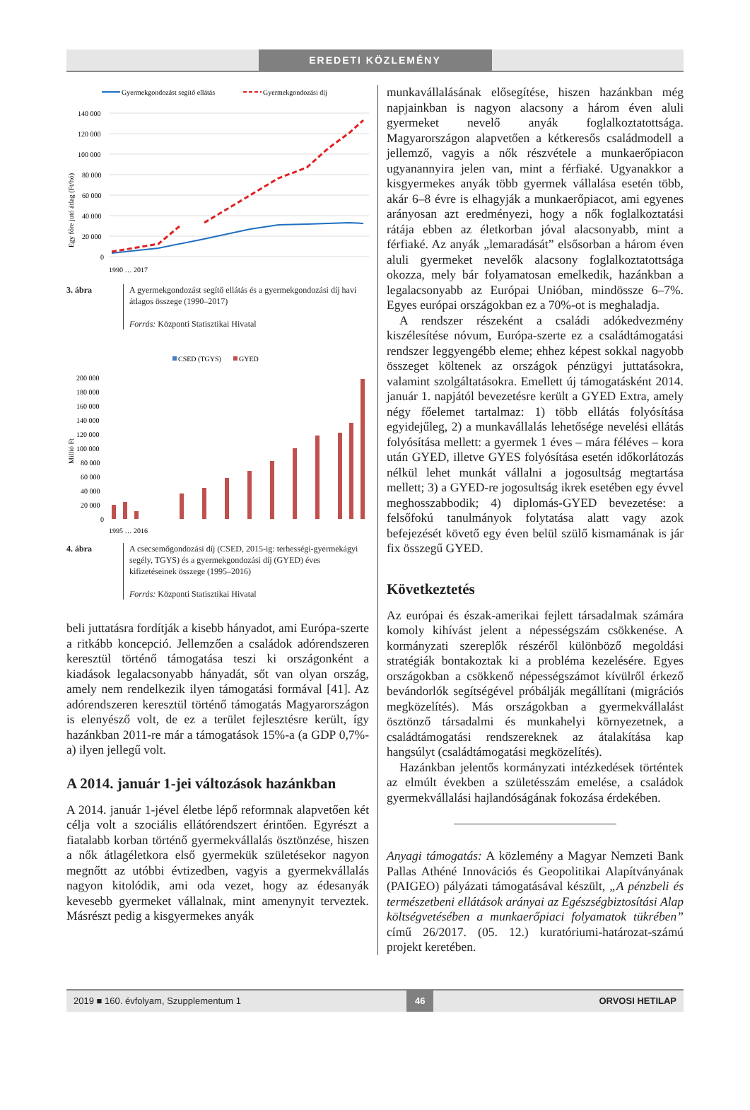EREDETI KÖZLEMÉNY
Gyermekgondozást segítő ellátás
Gyermekgondozási díj
140 000
120 000
100 000
80 000
60 000
40 000
20 000
0
Egy főre jutó átlag (Ft/hó)
1990 … 2017
3. ábra A gyermekgondozást segítő ellátás és a gyermekgondozási díj havi átlagos összege (1990–2017)
Forrás: Központi Statisztikai Hivatal
CSED (TGYS)
GYED
200 000
180 000
160 000
140 000
120 000
100 000
80 000
60 000
40 000
20 000
0
Millió Ft
1995 … 2016
4. ábra A csecsemőgondozási díj (CSED, 2015-ig: terhességi-gyermekágyi segély, TGYS) és a gyermekgondozási díj (GYED) éves kifizetéseinek összege (1995–2016)
Forrás: Központi Statisztikai Hivatal
beli juttatásra fordítják a kisebb hányadot, ami Európa-szerte a ritkább koncepció. Jellemzően a családok adórendszeren keresztül történő támogatása teszi ki országonként a kiadások legalacsonyabb hányadát, sőt van olyan ország, amely nem rendelkezik ilyen támogatási formával [41]. Az adórendszeren keresztül történő támogatás Magyarországon is elenyésző volt, de ez a terület fejlesztésre került, így hazánkban 2011-re már a támogatások 15%-a (a GDP 0,7%-a) ilyen jellegű volt.
A 2014. január 1-jei változások hazánkban
A 2014. január 1-jével életbe lépő reformnak alapvetően két célja volt a szociális ellátórendszert érintően. Egyrészt a fiatalabb korban történő gyermekvállalás ösztönzése, hiszen a nők átlagéletkora első gyermekük születésekor nagyon megnőtt az utóbbi évtizedben, vagyis a gyermekvállalás nagyon kitolódik, ami oda vezet, hogy az édesanyák kevesebb gyermeket vállalnak, mint amenynyit terveztek. Másrészt pedig a kisgyermekes anyák
munkavállalásának elősegítése, hiszen hazánkban még napjainkban is nagyon alacsony a három éven aluli gyermeket nevelő anyák foglalkoztatottsága. Magyarországon alapvetően a kétkeresős családmodell a jellemző, vagyis a nők részvétele a munkaerőpiacon ugyanannyira jelen van, mint a férfiaké. Ugyanakkor a kisgyermekes anyák több gyermek vállalása esetén több, akár 6–8 évre is elhagyják a munkaerőpiacot, ami egyenes arányosan azt eredményezi, hogy a nők foglalkoztatási rátája ebben az életkorban jóval alacsonyabb, mint a férfiaké. Az anyák „lemaradását” elsősorban a három éven aluli gyermeket nevelők alacsony foglalkoztatottsága okozza, mely bár folyamatosan emelkedik, hazánkban a legalacsonyabb az Európai Unióban, mindössze 6–7%. Egyes európai országokban ez a 70%-ot is meghaladja.
A rendszer részeként a családi adókedvezmény kiszélesítése nóvum, Európa-szerte ez a családtámogatási rendszer leggyengébb eleme; ehhez képest sokkal nagyobb összeget költenek az országok pénzügyi juttatásokra, valamint szolgáltatásokra. Emellett új támogatásként 2014. január 1. napjától bevezetésre került a GYED Extra, amely négy főelemet tartalmaz: 1) több ellátás folyósítása egyidejűleg, 2) a munkavállalás lehetősége nevelési ellátás folyósítása mellett: a gyermek 1 éves – mára féléves – kora után GYED, illetve GYES folyósítása esetén időkorlátozás nélkül lehet munkát vállalni a jogosultság megtartása mellett; 3) a GYED-re jogosultság ikrek esetében egy évvel meghosszabbodik; 4) diplomás-GYED bevezetése: a felsőfokú tanulmányok folytatása alatt vagy azok befejezését követő egy éven belül szülő kismamának is jár fix összegű GYED.
Következtetés
Az európai és észak-amerikai fejlett társadalmak számára komoly kihívást jelent a népességszám csökkenése. A kormányzati szereplők részéről különböző megoldási stratégiák bontakoztak ki a probléma kezelésére. Egyes országokban a csökkenő népességszámot kívülről érkező bevándorlók segítségével próbálják megállítani (migrációs megközelítés). Más országokban a gyermekvállalást ösztönző társadalmi és munkahelyi környezetnek, a családtámogatási rendszereknek az átalakítása kap hangsúlyt (családtámogatási megközelítés).
Hazánkban jelentős kormányzati intézkedések történtek az elmúlt években a születésszám emelése, a családok gyermekvállalási hajlandóságának fokozása érdekében.
Anyagi támogatás: A közlemény a Magyar Nemzeti Bank Pallas Athéné Innovációs és Geopolitikai Alapítványának (PAIGEO) pályázati támogatásával készült, „A pénzbeli és természetbeni ellátások arányai az Egészségbiztosítási Alap költségvetésében a munkaerőpiaci folyamatok tükrében” című 26/2017. (05. 12.) kuratóriumi-határozat-számú projekt keretében.
2019 ■ 160. évfolyam, Szupplementum 1 46 ORVOSI HETILAP